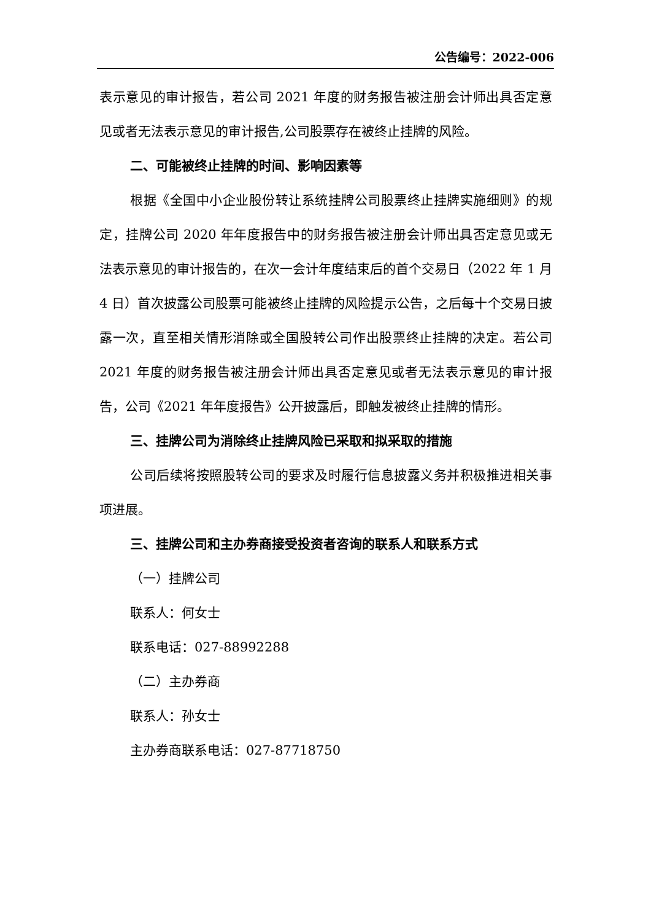公告编号：2022-006
表示意见的审计报告，若公司 2021 年度的财务报告被注册会计师出具否定意见或者无法表示意见的审计报告,公司股票存在被终止挂牌的风险。
二、可能被终止挂牌的时间、影响因素等
根据《全国中小企业股份转让系统挂牌公司股票终止挂牌实施细则》的规定，挂牌公司 2020 年年度报告中的财务报告被注册会计师出具否定意见或无法表示意见的审计报告的，在次一会计年度结束后的首个交易日（2022 年 1 月 4 日）首次披露公司股票可能被终止挂牌的风险提示公告，之后每十个交易日披露一次，直至相关情形消除或全国股转公司作出股票终止挂牌的决定。若公司 2021 年度的财务报告被注册会计师出具否定意见或者无法表示意见的审计报告，公司《2021 年年度报告》公开披露后，即触发被终止挂牌的情形。
三、挂牌公司为消除终止挂牌风险已采取和拟采取的措施
公司后续将按照股转公司的要求及时履行信息披露义务并积极推进相关事项进展。
三、挂牌公司和主办券商接受投资者咨询的联系人和联系方式
（一）挂牌公司
联系人：何女士
联系电话：027-88992288
（二）主办券商
联系人：孙女士
主办券商联系电话：027-87718750